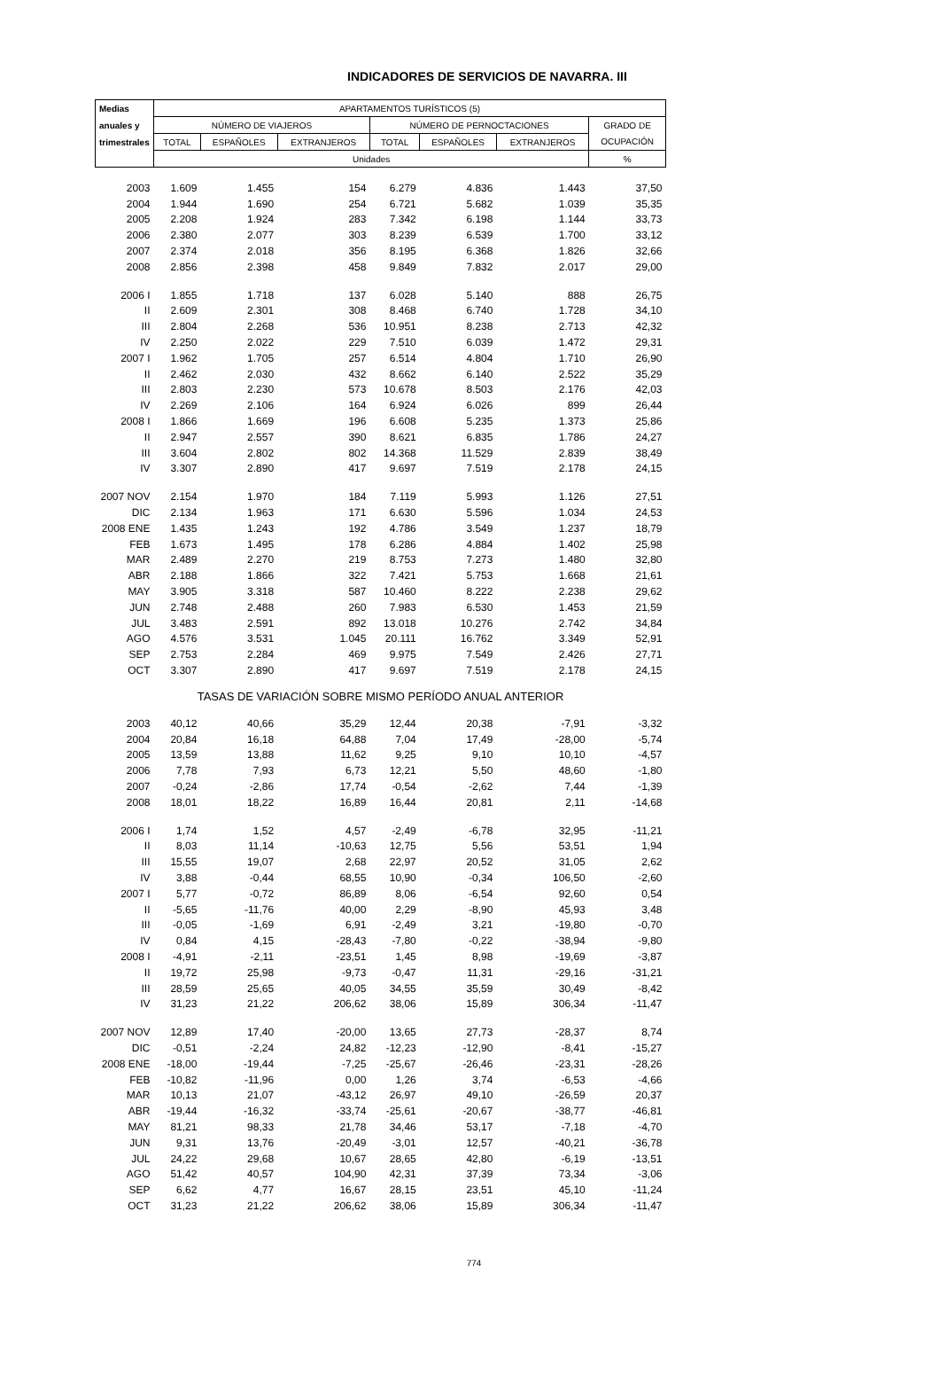INDICADORES DE SERVICIOS DE NAVARRA. III
| Medias | APARTAMENTOS TURÍSTICOS (5) | | | | | | |
| --- | --- | --- | --- | --- | --- | --- | --- |
| anuales y | NÚMERO DE VIAJEROS | | | NÚMERO DE PERNOCTACIONES | | | GRADO DE |
| trimestrales | TOTAL | ESPAÑOLES | EXTRANJEROS | TOTAL | ESPAÑOLES | EXTRANJEROS | OCUPACIÓN |
| | Unidades | | | | | | % |
| 2003 | 1.609 | 1.455 | 154 | 6.279 | 4.836 | 1.443 | 37,50 |
| 2004 | 1.944 | 1.690 | 254 | 6.721 | 5.682 | 1.039 | 35,35 |
| 2005 | 2.208 | 1.924 | 283 | 7.342 | 6.198 | 1.144 | 33,73 |
| 2006 | 2.380 | 2.077 | 303 | 8.239 | 6.539 | 1.700 | 33,12 |
| 2007 | 2.374 | 2.018 | 356 | 8.195 | 6.368 | 1.826 | 32,66 |
| 2008 | 2.856 | 2.398 | 458 | 9.849 | 7.832 | 2.017 | 29,00 |
| 2006 I | 1.855 | 1.718 | 137 | 6.028 | 5.140 | 888 | 26,75 |
| II | 2.609 | 2.301 | 308 | 8.468 | 6.740 | 1.728 | 34,10 |
| III | 2.804 | 2.268 | 536 | 10.951 | 8.238 | 2.713 | 42,32 |
| IV | 2.250 | 2.022 | 229 | 7.510 | 6.039 | 1.472 | 29,31 |
| 2007 I | 1.962 | 1.705 | 257 | 6.514 | 4.804 | 1.710 | 26,90 |
| II | 2.462 | 2.030 | 432 | 8.662 | 6.140 | 2.522 | 35,29 |
| III | 2.803 | 2.230 | 573 | 10.678 | 8.503 | 2.176 | 42,03 |
| IV | 2.269 | 2.106 | 164 | 6.924 | 6.026 | 899 | 26,44 |
| 2008 I | 1.866 | 1.669 | 196 | 6.608 | 5.235 | 1.373 | 25,86 |
| II | 2.947 | 2.557 | 390 | 8.621 | 6.835 | 1.786 | 24,27 |
| III | 3.604 | 2.802 | 802 | 14.368 | 11.529 | 2.839 | 38,49 |
| IV | 3.307 | 2.890 | 417 | 9.697 | 7.519 | 2.178 | 24,15 |
| 2007 NOV | 2.154 | 1.970 | 184 | 7.119 | 5.993 | 1.126 | 27,51 |
| DIC | 2.134 | 1.963 | 171 | 6.630 | 5.596 | 1.034 | 24,53 |
| 2008 ENE | 1.435 | 1.243 | 192 | 4.786 | 3.549 | 1.237 | 18,79 |
| FEB | 1.673 | 1.495 | 178 | 6.286 | 4.884 | 1.402 | 25,98 |
| MAR | 2.489 | 2.270 | 219 | 8.753 | 7.273 | 1.480 | 32,80 |
| ABR | 2.188 | 1.866 | 322 | 7.421 | 5.753 | 1.668 | 21,61 |
| MAY | 3.905 | 3.318 | 587 | 10.460 | 8.222 | 2.238 | 29,62 |
| JUN | 2.748 | 2.488 | 260 | 7.983 | 6.530 | 1.453 | 21,59 |
| JUL | 3.483 | 2.591 | 892 | 13.018 | 10.276 | 2.742 | 34,84 |
| AGO | 4.576 | 3.531 | 1.045 | 20.111 | 16.762 | 3.349 | 52,91 |
| SEP | 2.753 | 2.284 | 469 | 9.975 | 7.549 | 2.426 | 27,71 |
| OCT | 3.307 | 2.890 | 417 | 9.697 | 7.519 | 2.178 | 24,15 |
| TASAS DE VARIACIÓN SOBRE MISMO PERÍODO ANUAL ANTERIOR | | | | | | | |
| 2003 | 40,12 | 40,66 | 35,29 | 12,44 | 20,38 | -7,91 | -3,32 |
| 2004 | 20,84 | 16,18 | 64,88 | 7,04 | 17,49 | -28,00 | -5,74 |
| 2005 | 13,59 | 13,88 | 11,62 | 9,25 | 9,10 | 10,10 | -4,57 |
| 2006 | 7,78 | 7,93 | 6,73 | 12,21 | 5,50 | 48,60 | -1,80 |
| 2007 | -0,24 | -2,86 | 17,74 | -0,54 | -2,62 | 7,44 | -1,39 |
| 2008 | 18,01 | 18,22 | 16,89 | 16,44 | 20,81 | 2,11 | -14,68 |
| 2006 I | 1,74 | 1,52 | 4,57 | -2,49 | -6,78 | 32,95 | -11,21 |
| II | 8,03 | 11,14 | -10,63 | 12,75 | 5,56 | 53,51 | 1,94 |
| III | 15,55 | 19,07 | 2,68 | 22,97 | 20,52 | 31,05 | 2,62 |
| IV | 3,88 | -0,44 | 68,55 | 10,90 | -0,34 | 106,50 | -2,60 |
| 2007 I | 5,77 | -0,72 | 86,89 | 8,06 | -6,54 | 92,60 | 0,54 |
| II | -5,65 | -11,76 | 40,00 | 2,29 | -8,90 | 45,93 | 3,48 |
| III | -0,05 | -1,69 | 6,91 | -2,49 | 3,21 | -19,80 | -0,70 |
| IV | 0,84 | 4,15 | -28,43 | -7,80 | -0,22 | -38,94 | -9,80 |
| 2008 I | -4,91 | -2,11 | -23,51 | 1,45 | 8,98 | -19,69 | -3,87 |
| II | 19,72 | 25,98 | -9,73 | -0,47 | 11,31 | -29,16 | -31,21 |
| III | 28,59 | 25,65 | 40,05 | 34,55 | 35,59 | 30,49 | -8,42 |
| IV | 31,23 | 21,22 | 206,62 | 38,06 | 15,89 | 306,34 | -11,47 |
| 2007 NOV | 12,89 | 17,40 | -20,00 | 13,65 | 27,73 | -28,37 | 8,74 |
| DIC | -0,51 | -2,24 | 24,82 | -12,23 | -12,90 | -8,41 | -15,27 |
| 2008 ENE | -18,00 | -19,44 | -7,25 | -25,67 | -26,46 | -23,31 | -28,26 |
| FEB | -10,82 | -11,96 | 0,00 | 1,26 | 3,74 | -6,53 | -4,66 |
| MAR | 10,13 | 21,07 | -43,12 | 26,97 | 49,10 | -26,59 | 20,37 |
| ABR | -19,44 | -16,32 | -33,74 | -25,61 | -20,67 | -38,77 | -46,81 |
| MAY | 81,21 | 98,33 | 21,78 | 34,46 | 53,17 | -7,18 | -4,70 |
| JUN | 9,31 | 13,76 | -20,49 | -3,01 | 12,57 | -40,21 | -36,78 |
| JUL | 24,22 | 29,68 | 10,67 | 28,65 | 42,80 | -6,19 | -13,51 |
| AGO | 51,42 | 40,57 | 104,90 | 42,31 | 37,39 | 73,34 | -3,06 |
| SEP | 6,62 | 4,77 | 16,67 | 28,15 | 23,51 | 45,10 | -11,24 |
| OCT | 31,23 | 21,22 | 206,62 | 38,06 | 15,89 | 306,34 | -11,47 |
774